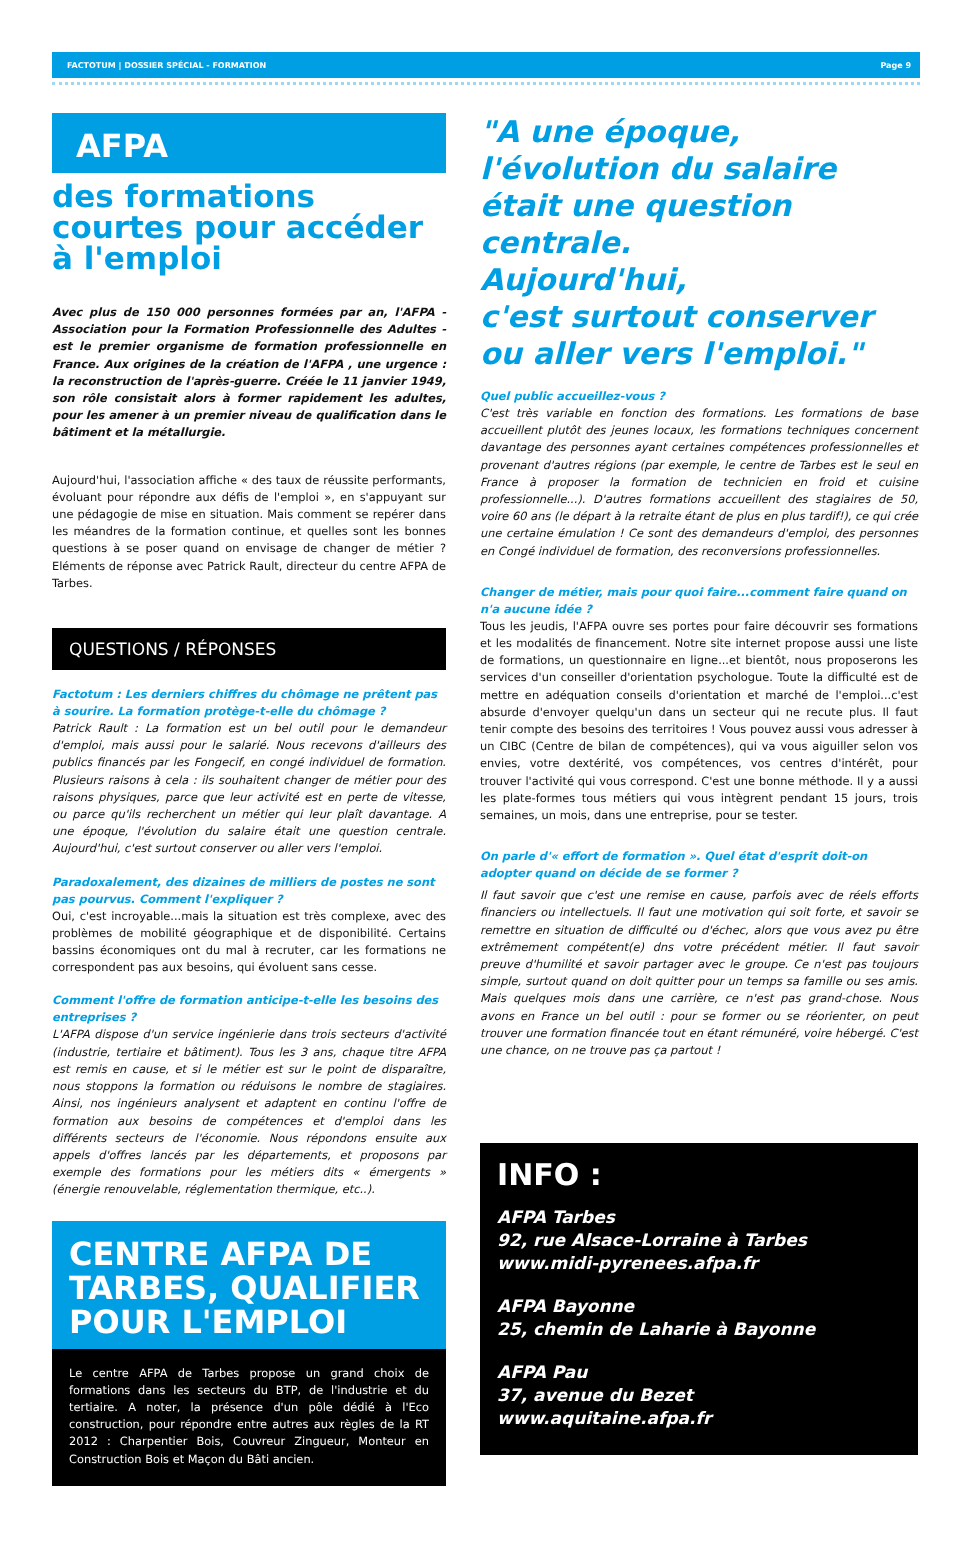FACTOTUM | DOSSIER SPÉCIAL - FORMATION Page 9
AFPA
des formations courtes pour accéder à l'emploi
Avec plus de 150 000 personnes formées par an, l'AFPA - Association pour la Formation Professionnelle des Adultes - est le premier organisme de formation professionnelle en France. Aux origines de la création de l'AFPA , une urgence : la reconstruction de l'après-guerre. Créée le 11 janvier 1949, son rôle consistait alors à former rapidement les adultes, pour les amener à un premier niveau de qualification dans le bâtiment et la métallurgie.
Aujourd'hui, l'association affiche « des taux de réussite performants, évoluant pour répondre aux défis de l'emploi », en s'appuyant sur une pédagogie de mise en situation. Mais comment se repérer dans les méandres de la formation continue, et quelles sont les bonnes questions à se poser quand on envisage de changer de métier ? Eléments de réponse avec Patrick Rault, directeur du centre AFPA de Tarbes.
QUESTIONS / RÉPONSES
Factotum : Les derniers chiffres du chômage ne prêtent pas à sourire. La formation protège-t-elle du chômage ?
Patrick Rault : La formation est un bel outil pour le demandeur d'emploi, mais aussi pour le salarié. Nous recevons d'ailleurs des publics financés par les Fongecif, en congé individuel de formation. Plusieurs raisons à cela : ils souhaitent changer de métier pour des raisons physiques, parce que leur activité est en perte de vitesse, ou parce qu'ils recherchent un métier qui leur plaît davantage. A une époque, l'évolution du salaire était une question centrale. Aujourd'hui, c'est surtout conserver ou aller vers l'emploi.
Paradoxalement, des dizaines de milliers de postes ne sont pas pourvus. Comment l'expliquer ?
Oui, c'est incroyable...mais la situation est très complexe, avec des problèmes de mobilité géographique et de disponibilité. Certains bassins économiques ont du mal à recruter, car les formations ne correspondent pas aux besoins, qui évoluent sans cesse.
Comment l'offre de formation anticipe-t-elle les besoins des entreprises ?
L'AFPA dispose d'un service ingénierie dans trois secteurs d'activité (industrie, tertiaire et bâtiment). Tous les 3 ans, chaque titre AFPA est remis en cause, et si le métier est sur le point de disparaître, nous stoppons la formation ou réduisons le nombre de stagiaires. Ainsi, nos ingénieurs analysent et adaptent en continu l'offre de formation aux besoins de compétences et d'emploi dans les différents secteurs de l'économie. Nous répondons ensuite aux appels d'offres lancés par les départements, et proposons par exemple des formations pour les métiers dits « émergents » (énergie renouvelable, réglementation thermique, etc..).
CENTRE AFPA DE TARBES, QUALIFIER POUR L'EMPLOI
Le centre AFPA de Tarbes propose un grand choix de formations dans les secteurs du BTP, de l'industrie et du tertiaire. A noter, la présence d'un pôle dédié à l'Eco construction, pour répondre entre autres aux règles de la RT 2012 : Charpentier Bois, Couvreur Zingueur, Monteur en Construction Bois et Maçon du Bâti ancien.
"A une époque,
l'évolution du salaire
était une question centrale.
Aujourd'hui,
c'est surtout conserver
ou aller vers l'emploi."
Quel public accueillez-vous ?
C'est très variable en fonction des formations. Les formations de base accueillent plutôt des jeunes locaux, les formations techniques concernent davantage des personnes ayant certaines compétences professionnelles et provenant d'autres régions (par exemple, le centre de Tarbes est le seul en France à proposer la formation de technicien en froid et cuisine professionnelle...). D'autres formations accueillent des stagiaires de 50, voire 60 ans (le départ à la retraite étant de plus en plus tardif!), ce qui crée une certaine émulation ! Ce sont des demandeurs d'emploi, des personnes en Congé individuel de formation, des reconversions professionnelles.
Changer de métier, mais pour quoi faire...comment faire quand on n'a aucune idée ?
Tous les jeudis, l'AFPA ouvre ses portes pour faire découvrir ses formations et les modalités de financement. Notre site internet propose aussi une liste de formations, un questionnaire en ligne...et bientôt, nous proposerons les services d'un conseiller d'orientation psychologue. Toute la difficulté est de mettre en adéquation conseils d'orientation et marché de l'emploi...c'est absurde d'envoyer quelqu'un dans un secteur qui ne recute plus. Il faut tenir compte des besoins des territoires ! Vous pouvez aussi vous adresser à un CIBC (Centre de bilan de compétences), qui va vous aiguiller selon vos envies, votre dextérité, vos compétences, vos centres d'intérêt, pour trouver l'activité qui vous correspond. C'est une bonne méthode. Il y a aussi les plate-formes tous métiers qui vous intègrent pendant 15 jours, trois semaines, un mois, dans une entreprise, pour se tester.
On parle d'« effort de formation ». Quel état d'esprit doit-on adopter quand on décide de se former ?
Il faut savoir que c'est une remise en cause, parfois avec de réels efforts financiers ou intellectuels. Il faut une motivation qui soit forte, et savoir se remettre en situation de difficulté ou d'échec, alors que vous avez pu être extrêmement compétent(e) dns votre précédent métier. Il faut savoir preuve d'humilité et savoir partager avec le groupe. Ce n'est pas toujours simple, surtout quand on doit quitter pour un temps sa famille ou ses amis. Mais quelques mois dans une carrière, ce n'est pas grand-chose. Nous avons en France un bel outil : pour se former ou se réorienter, on peut trouver une formation financée tout en étant rémunéré, voire hébergé. C'est une chance, on ne trouve pas ça partout !
INFO :
AFPA Tarbes
92, rue Alsace-Lorraine à Tarbes
www.midi-pyrenees.afpa.fr
AFPA Bayonne
25, chemin de Laharie à Bayonne
AFPA Pau
37, avenue du Bezet
www.aquitaine.afpa.fr